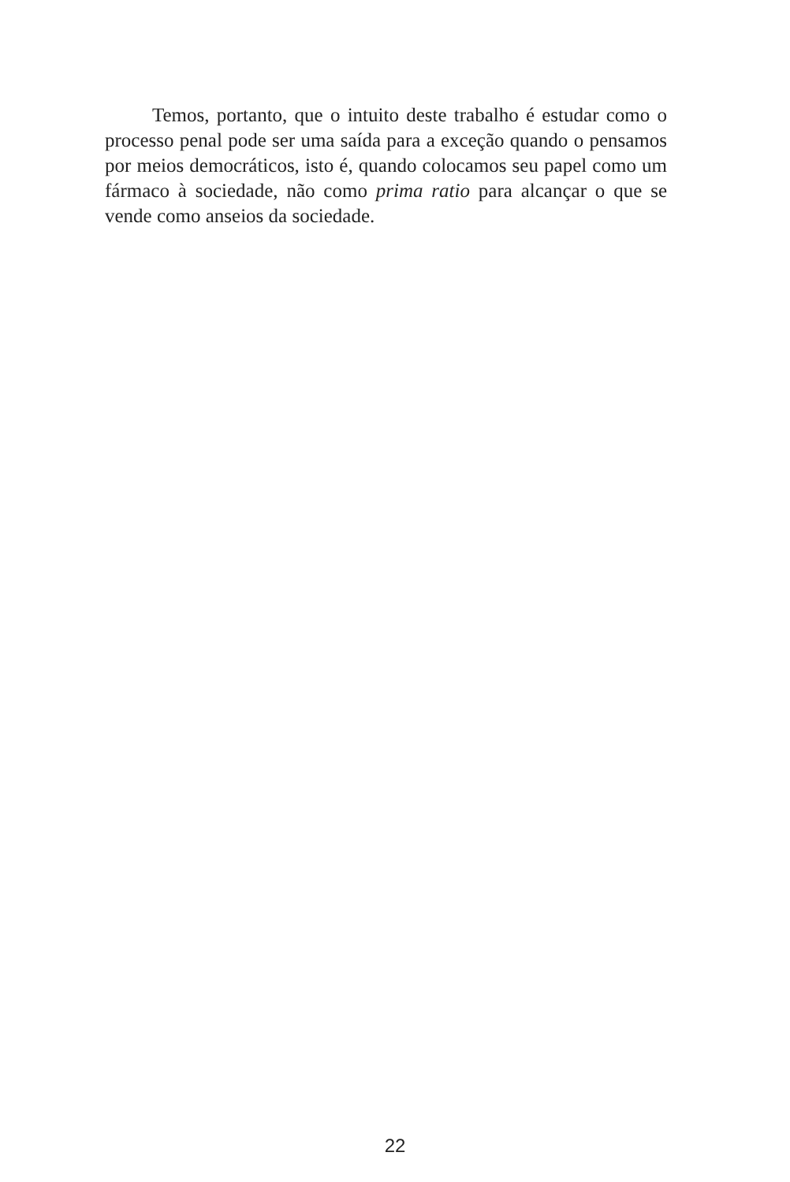Temos, portanto, que o intuito deste trabalho é estudar como o processo penal pode ser uma saída para a exceção quando o pensamos por meios democráticos, isto é, quando colocamos seu papel como um fármaco à sociedade, não como prima ratio para alcançar o que se vende como anseios da sociedade.
22